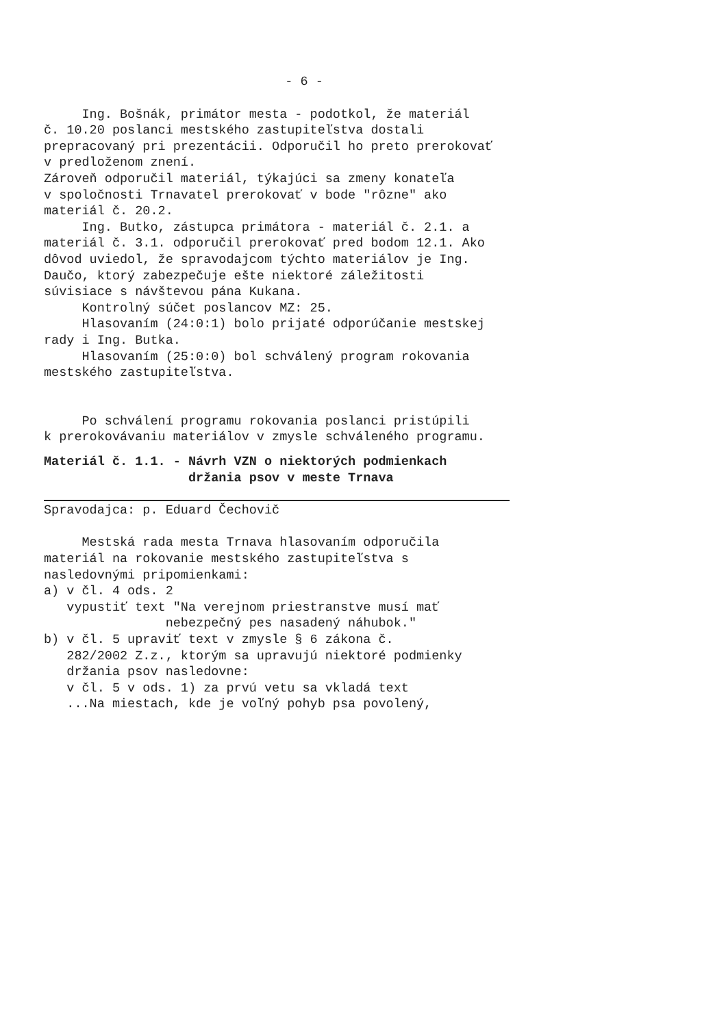- 6 -
Ing. Bošnák, primátor mesta - podotkol, že materiál č. 10.20 poslanci mestského zastupiteľstva dostali prepracovaný pri prezentácii. Odporučil ho preto prerokovať v predloženom znení. Zároveň odporučil materiál, týkajúci sa zmeny konateľa v spoločnosti Trnavatel prerokovať v bode "rôzne" ako materiál č. 20.2. Ing. Butko, zástupca primátora - materiál č. 2.1. a materiál č. 3.1. odporučil prerokovať pred bodom 12.1. Ako dôvod uviedol, že spravodajcom týchto materiálov je Ing. Daučo, ktorý zabezpečuje ešte niektoré záležitosti súvisiace s návštevou pána Kukana. Kontrolný súčet poslancov MZ: 25. Hlasovaním (24:0:1) bolo prijaté odporúčanie mestskej rady i Ing. Butka. Hlasovaním (25:0:0) bol schválený program rokovania mestského zastupiteľstva. Po schválení programu rokovania poslanci pristúpili k prerokovávaniu materiálov v zmysle schváleného programu.
Materiál č. 1.1. - Návrh VZN o niektorých podmienkach držania psov v meste Trnava
Spravodajca: p. Eduard Čechovič Mestská rada mesta Trnava hlasovaním odporučila materiál na rokovanie mestského zastupiteľstva s nasledovnými pripomienkami: a) v čl. 4 ods. 2 vypustiť text "Na verejnom priestranstve musí mať nebezpečný pes nasadený náhubok." b) v čl. 5 upraviť text v zmysle § 6 zákona č. 282/2002 Z.z., ktorým sa upravujú niektoré podmienky držania psov nasledovne: v čl. 5 v ods. 1) za prvú vetu sa vkladá text ...Na miestach, kde je voľný pohyb psa povolený,